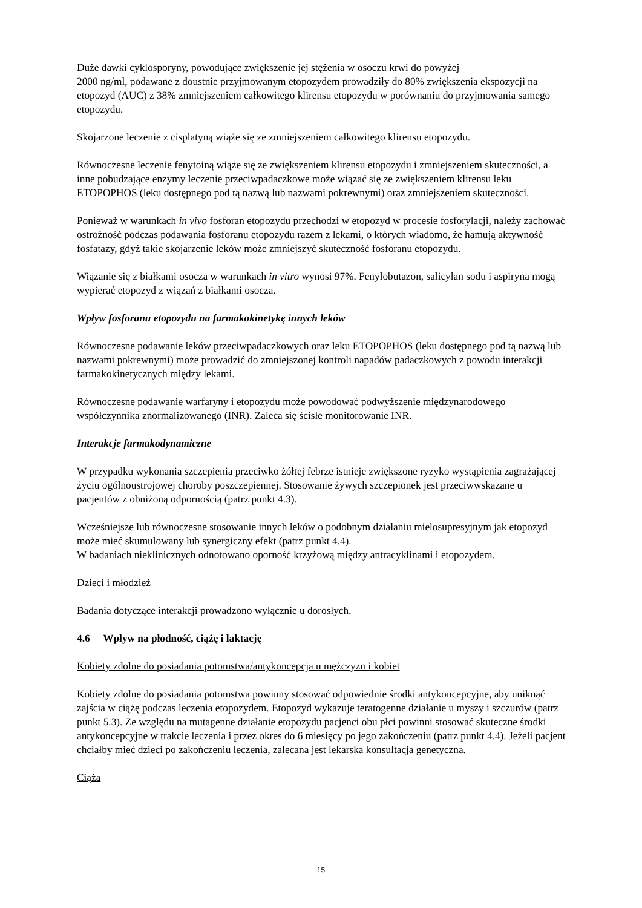Duże dawki cyklosporyny, powodujące zwiększenie jej stężenia w osoczu krwi do powyżej
2000 ng/ml, podawane z doustnie przyjmowanym etopozydem prowadziły do 80% zwiększenia ekspozycji na etopozyd (AUC) z 38% zmniejszeniem całkowitego klirensu etopozydu w porównaniu do przyjmowania samego etopozydu.
Skojarzone leczenie z cisplatyną wiąże się ze zmniejszeniem całkowitego klirensu etopozydu.
Równoczesne leczenie fenytoiną wiąże się ze zwiększeniem klirensu etopozydu i zmniejszeniem skuteczności, a inne pobudzające enzymy leczenie przeciwpadaczkowe może wiązać się ze zwiększeniem klirensu leku ETOPOPHOS (leku dostępnego pod tą nazwą lub nazwami pokrewnymi) oraz zmniejszeniem skuteczności.
Ponieważ w warunkach in vivo fosforan etopozydu przechodzi w etopozyd w procesie fosforylacji, należy zachować ostrożność podczas podawania fosforanu etopozydu razem z lekami, o których wiadomo, że hamują aktywność fosfatazy, gdyż takie skojarzenie leków może zmniejszyć skuteczność fosforanu etopozydu.
Wiązanie się z białkami osocza w warunkach in vitro wynosi 97%. Fenylobutazon, salicylan sodu i aspiryna mogą wypierać etopozyd z wiązań z białkami osocza.
Wpływ fosforanu etopozydu na farmakokinetykę innych leków
Równoczesne podawanie leków przeciwpadaczkowych oraz leku ETOPOPHOS (leku dostępnego pod tą nazwą lub nazwami pokrewnymi) może prowadzić do zmniejszonej kontroli napadów padaczkowych z powodu interakcji farmakokinetycznych między lekami.
Równoczesne podawanie warfaryny i etopozydu może powodować podwyższenie międzynarodowego współczynnika znormalizowanego (INR). Zaleca się ścisłe monitorowanie INR.
Interakcje farmakodynamiczne
W przypadku wykonania szczepienia przeciwko żółtej febrze istnieje zwiększone ryzyko wystąpienia zagrażającej życiu ogólnoustrojowej choroby poszczepiennej. Stosowanie żywych szczepionek jest przeciwwskazane u pacjentów z obniżoną odpornością (patrz punkt 4.3).
Wcześniejsze lub równoczesne stosowanie innych leków o podobnym działaniu mielosupresyjnym jak etopozyd może mieć skumulowany lub synergiczny efekt (patrz punkt 4.4).
W badaniach nieklinicznych odnotowano oporność krzyżową między antracyklinami i etopozydem.
Dzieci i młodzież
Badania dotyczące interakcji prowadzono wyłącznie u dorosłych.
4.6 Wpływ na płodność, ciążę i laktację
Kobiety zdolne do posiadania potomstwa/antykoncepcja u mężczyzn i kobiet
Kobiety zdolne do posiadania potomstwa powinny stosować odpowiednie środki antykoncepcyjne, aby uniknąć zajścia w ciążę podczas leczenia etopozydem. Etopozyd wykazuje teratogenne działanie u myszy i szczurów (patrz punkt 5.3). Ze względu na mutagenne działanie etopozydu pacjenci obu płci powinni stosować skuteczne środki antykoncepcyjne w trakcie leczenia i przez okres do 6 miesięcy po jego zakończeniu (patrz punkt 4.4). Jeżeli pacjent chciałby mieć dzieci po zakończeniu leczenia, zalecana jest lekarska konsultacja genetyczna.
Ciąża
15